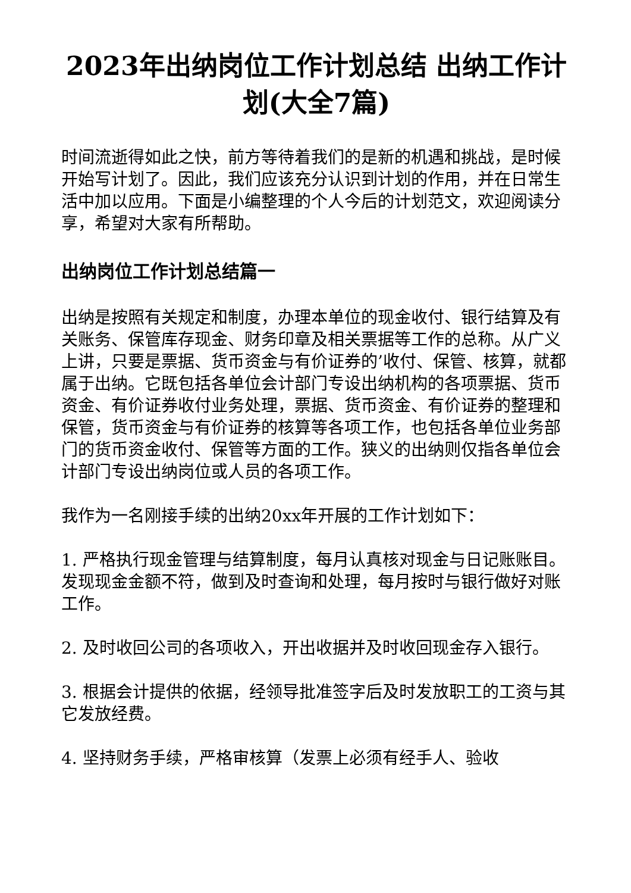2023年出纳岗位工作计划总结 出纳工作计划(大全7篇)
时间流逝得如此之快，前方等待着我们的是新的机遇和挑战，是时候开始写计划了。因此，我们应该充分认识到计划的作用，并在日常生活中加以应用。下面是小编整理的个人今后的计划范文，欢迎阅读分享，希望对大家有所帮助。
出纳岗位工作计划总结篇一
出纳是按照有关规定和制度，办理本单位的现金收付、银行结算及有关账务、保管库存现金、财务印章及相关票据等工作的总称。从广义上讲，只要是票据、货币资金与有价证券的’收付、保管、核算，就都属于出纳。它既包括各单位会计部门专设出纳机构的各项票据、货币资金、有价证券收付业务处理，票据、货币资金、有价证券的整理和保管，货币资金与有价证券的核算等各项工作，也包括各单位业务部门的货币资金收付、保管等方面的工作。狭义的出纳则仅指各单位会计部门专设出纳岗位或人员的各项工作。
我作为一名刚接手续的出纳20xx年开展的工作计划如下：
1. 严格执行现金管理与结算制度，每月认真核对现金与日记账账目。发现现金金额不符，做到及时查询和处理，每月按时与银行做好对账工作。
2. 及时收回公司的各项收入，开出收据并及时收回现金存入银行。
3. 根据会计提供的依据，经领导批准签字后及时发放职工的工资与其它发放经费。
4. 坚持财务手续，严格审核算（发票上必须有经手人、验收